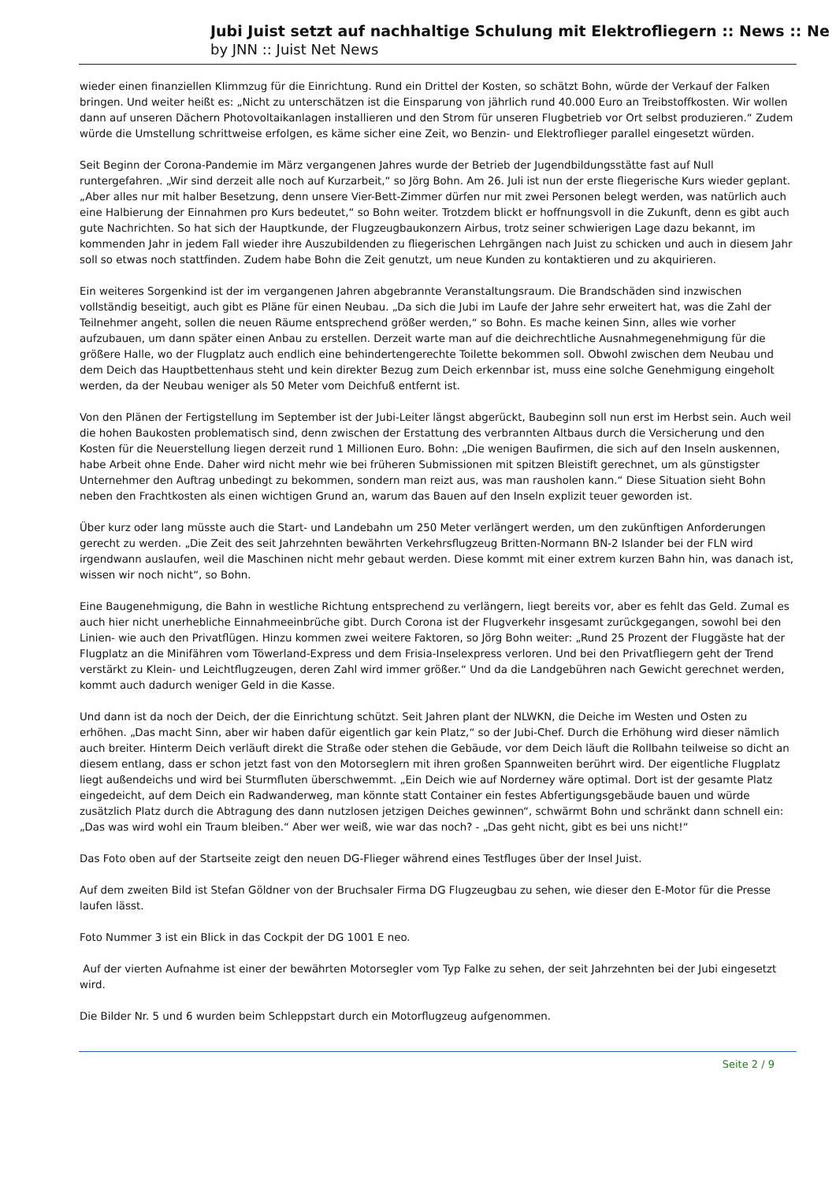Jubi Juist setzt auf nachhaltige Schulung mit Elektrofliegern :: News :: Ne
by JNN :: Juist Net News
wieder einen finanziellen Klimmzug für die Einrichtung. Rund ein Drittel der Kosten, so schätzt Bohn, würde der Verkauf der Falken bringen. Und weiter heißt es: „Nicht zu unterschätzen ist die Einsparung von jährlich rund 40.000 Euro an Treibstoffkosten. Wir wollen dann auf unseren Dächern Photovoltaikanlagen installieren und den Strom für unseren Flugbetrieb vor Ort selbst produzieren.“ Zudem würde die Umstellung schrittweise erfolgen, es käme sicher eine Zeit, wo Benzin- und Elektroflieger parallel eingesetzt würden.
Seit Beginn der Corona-Pandemie im März vergangenen Jahres wurde der Betrieb der Jugendbildungsstätte fast auf Null runtergefahren. „Wir sind derzeit alle noch auf Kurzarbeit,“ so Jörg Bohn. Am 26. Juli ist nun der erste fliegerische Kurs wieder geplant. „Aber alles nur mit halber Besetzung, denn unsere Vier-Bett-Zimmer dürfen nur mit zwei Personen belegt werden, was natürlich auch eine Halbierung der Einnahmen pro Kurs bedeutet,“ so Bohn weiter. Trotzdem blickt er hoffnungsvoll in die Zukunft, denn es gibt auch gute Nachrichten. So hat sich der Hauptkunde, der Flugzeugbaukonzern Airbus, trotz seiner schwierigen Lage dazu bekannt, im kommenden Jahr in jedem Fall wieder ihre Auszubildenden zu fliegerischen Lehrgängen nach Juist zu schicken und auch in diesem Jahr soll so etwas noch stattfinden. Zudem habe Bohn die Zeit genutzt, um neue Kunden zu kontaktieren und zu akquirieren.
Ein weiteres Sorgenkind ist der im vergangenen Jahren abgebrannte Veranstaltungsraum. Die Brandschäden sind inzwischen vollständig beseitigt, auch gibt es Pläne für einen Neubau. „Da sich die Jubi im Laufe der Jahre sehr erweitert hat, was die Zahl der Teilnehmer angeht, sollen die neuen Räume entsprechend größer werden,“ so Bohn. Es mache keinen Sinn, alles wie vorher aufzubauen, um dann später einen Anbau zu erstellen. Derzeit warte man auf die deichrechtliche Ausnahmegenehmigung für die größere Halle, wo der Flugplatz auch endlich eine behindertengerechte Toilette bekommen soll. Obwohl zwischen dem Neubau und dem Deich das Hauptbettenhaus steht und kein direkter Bezug zum Deich erkennbar ist, muss eine solche Genehmigung eingeholt werden, da der Neubau weniger als 50 Meter vom Deichfuß entfernt ist.
Von den Plänen der Fertigstellung im September ist der Jubi-Leiter längst abgerückt, Baubeginn soll nun erst im Herbst sein. Auch weil die hohen Baukosten problematisch sind, denn zwischen der Erstattung des verbrannten Altbaus durch die Versicherung und den Kosten für die Neuerstellung liegen derzeit rund 1 Millionen Euro. Bohn: „Die wenigen Baufirmen, die sich auf den Inseln auskennen, habe Arbeit ohne Ende. Daher wird nicht mehr wie bei früheren Submissionen mit spitzen Bleistift gerechnet, um als günstigster Unternehmer den Auftrag unbedingt zu bekommen, sondern man reizt aus, was man rausholen kann.“ Diese Situation sieht Bohn neben den Frachtkosten als einen wichtigen Grund an, warum das Bauen auf den Inseln explizit teuer geworden ist.
Über kurz oder lang müsste auch die Start- und Landebahn um 250 Meter verlängert werden, um den zukünftigen Anforderungen gerecht zu werden. „Die Zeit des seit Jahrzehnten bewährten Verkehrsflugzeug Britten-Normann BN-2 Islander bei der FLN wird irgendwann auslaufen, weil die Maschinen nicht mehr gebaut werden. Diese kommt mit einer extrem kurzen Bahn hin, was danach ist, wissen wir noch nicht“, so Bohn.
Eine Baugenehmigung, die Bahn in westliche Richtung entsprechend zu verlängern, liegt bereits vor, aber es fehlt das Geld. Zumal es auch hier nicht unerhebliche Einnahmeeinbrüche gibt. Durch Corona ist der Flugverkehr insgesamt zurückgegangen, sowohl bei den Linien- wie auch den Privatflügen. Hinzu kommen zwei weitere Faktoren, so Jörg Bohn weiter: „Rund 25 Prozent der Fluggäste hat der Flugplatz an die Minifähren vom Töwerland-Express und dem Frisia-Inselexpress verloren. Und bei den Privatfliegern geht der Trend verstärkt zu Klein- und Leichtflugzeugen, deren Zahl wird immer größer.“ Und da die Landgebühren nach Gewicht gerechnet werden, kommt auch dadurch weniger Geld in die Kasse.
Und dann ist da noch der Deich, der die Einrichtung schützt. Seit Jahren plant der NLWKN, die Deiche im Westen und Osten zu erhöhen. „Das macht Sinn, aber wir haben dafür eigentlich gar kein Platz,“ so der Jubi-Chef. Durch die Erhöhung wird dieser nämlich auch breiter. Hinterm Deich verläuft direkt die Straße oder stehen die Gebäude, vor dem Deich läuft die Rollbahn teilweise so dicht an diesem entlang, dass er schon jetzt fast von den Motorseglern mit ihren großen Spannweiten berührt wird. Der eigentliche Flugplatz liegt außendeichs und wird bei Sturmfluten überschwemmt. „Ein Deich wie auf Norderney wäre optimal. Dort ist der gesamte Platz eingedeicht, auf dem Deich ein Radwanderweg, man könnte statt Container ein festes Abfertigungsgebäude bauen und würde zusätzlich Platz durch die Abtragung des dann nutzlosen jetzigen Deiches gewinnen“, schwärmt Bohn und schränkt dann schnell ein: „Das was wird wohl ein Traum bleiben.“ Aber wer weiß, wie war das noch? - „Das geht nicht, gibt es bei uns nicht!“
Das Foto oben auf der Startseite zeigt den neuen DG-Flieger während eines Testfluges über der Insel Juist.
Auf dem zweiten Bild ist Stefan Göldner von der Bruchsaler Firma DG Flugzeugbau zu sehen, wie dieser den E-Motor für die Presse laufen lässt.
Foto Nummer 3 ist ein Blick in das Cockpit der DG 1001 E neo.
Auf der vierten Aufnahme ist einer der bewährten Motorsegler vom Typ Falke zu sehen, der seit Jahrzehnten bei der Jubi eingesetzt wird.
Die Bilder Nr. 5 und 6 wurden beim Schleppstart durch ein Motorflugzeug aufgenommen.
Seite 2 / 9